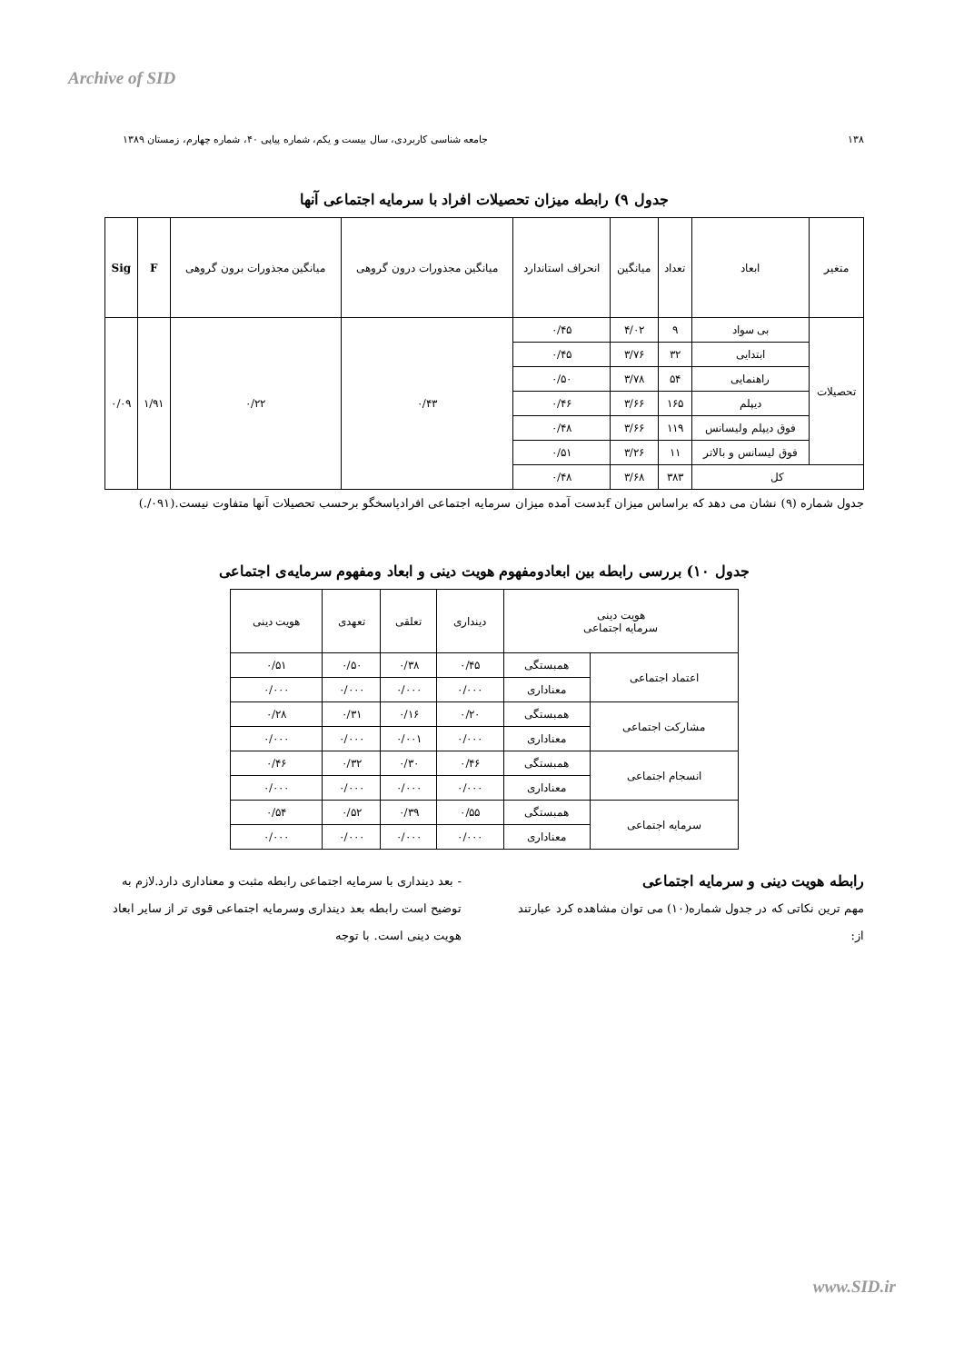Archive of SID
۱۳۸ جامعه شناسی کاربردی، سال بیست و یکم، شماره پیاپی ۴۰، شماره چهارم، زمستان ۱۳۸۹
جدول ۹) رابطه میزان تحصیلات افراد با سرمایه اجتماعی آنها
| متغیر | ابعاد | تعداد | میانگین | انحراف استاندارد | میانگین مجذورات درون گروهی | میانگین مجذورات برون گروهی | F | Sig |
| --- | --- | --- | --- | --- | --- | --- | --- | --- |
| تحصیلات | بی سواد | ۹ | ۴/۰۲ | ۰/۴۵ | ۰/۴۳ | ۰/۲۲ | ۱/۹۱ | ۰/۰۹ |
| | ابتدایی | ۳۲ | ۳/۷۶ | ۰/۴۵ | | | | |
| | راهنمایی | ۵۴ | ۳/۷۸ | ۰/۵۰ | | | | |
| | دیپلم | ۱۶۵ | ۳/۶۶ | ۰/۴۶ | | | | |
| | فوق دیپلم ولیسانس | ۱۱۹ | ۳/۶۶ | ۰/۴۸ | | | | |
| | فوق لیسانس و بالاتر | ۱۱ | ۳/۲۶ | ۰/۵۱ | | | | |
| کل | | ۳۸۳ | ۳/۶۸ | ۰/۴۸ | | | | |
جدول شماره (۹) نشان می دهد که براساس میزان fبدست آمده میزان سرمایه اجتماعی افرادپاسخگو برحسب تحصیلات آنها متفاوت نیست.(۰۹۱/.)
جدول ۱۰) بررسی رابطه بین ابعادومفهوم هویت دینی و ابعاد ومفهوم سرمایه‌ی اجتماعی
| هویت دینی سرمایه اجتماعی | | دینداری | تعلقی | تعهدی | هویت دینی |
| --- | --- | --- | --- | --- | --- |
| اعتماد اجتماعی | همبستگی | ۰/۴۵ | ۰/۳۸ | ۰/۵۰ | ۰/۵۱ |
| | معناداری | ۰/۰۰۰ | ۰/۰۰۰ | ۰/۰۰۰ | ۰/۰۰۰ |
| مشارکت اجتماعی | همبستگی | ۰/۲۰ | ۰/۱۶ | ۰/۳۱ | ۰/۲۸ |
| | معناداری | ۰/۰۰۰ | ۰/۰۰۱ | ۰/۰۰۰ | ۰/۰۰۰ |
| انسجام اجتماعی | همبستگی | ۰/۴۶ | ۰/۳۰ | ۰/۳۲ | ۰/۴۶ |
| | معناداری | ۰/۰۰۰ | ۰/۰۰۰ | ۰/۰۰۰ | ۰/۰۰۰ |
| سرمایه اجتماعی | همبستگی | ۰/۵۵ | ۰/۳۹ | ۰/۵۲ | ۰/۵۴ |
| | معناداری | ۰/۰۰۰ | ۰/۰۰۰ | ۰/۰۰۰ | ۰/۰۰۰ |
رابطه هویت دینی و سرمایه اجتماعی
مهم ترین نکاتی که در جدول شماره(۱۰) می توان مشاهده کرد عبارتند از:
- بعد دینداری با سرمایه اجتماعی رابطه مثبت و معناداری دارد.لازم به توضیح است رابطه بعد دینداری وسرمایه اجتماعی قوی تر از سایر ابعاد هویت دینی است. با توجه
www.SID.ir